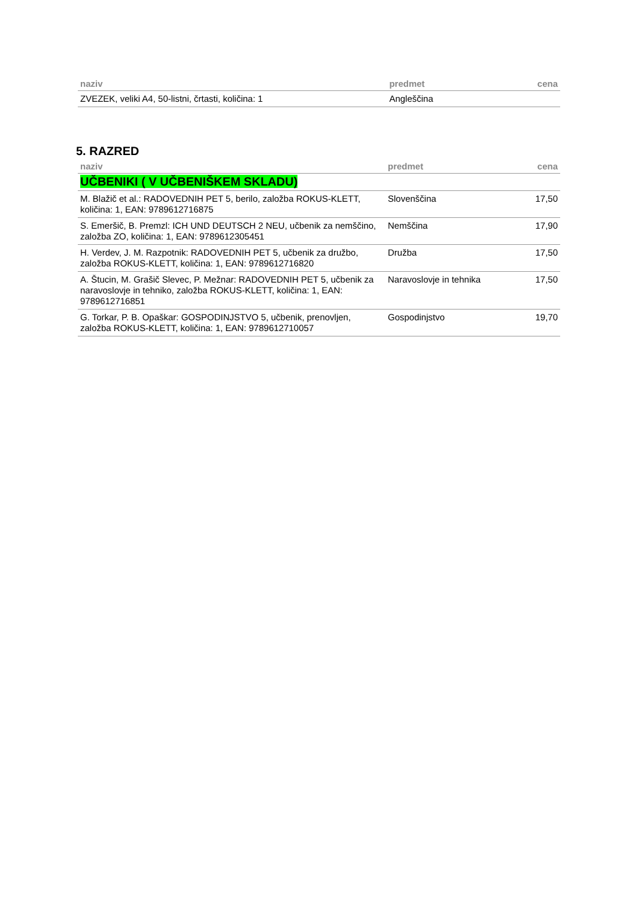| naziv | predmet | cena |
| --- | --- | --- |
| ZVEZEK, veliki A4, 50-listni, črtasti, količina: 1 | Angleščina | |
5. RAZRED
| naziv | predmet | cena |
| --- | --- | --- |
| UČBENIKI ( V UČBENIŠKEM SKLADU) | | |
| M. Blažič et al.: RADOVEDNIH PET 5, berilo, založba ROKUS-KLETT, količina: 1, EAN: 9789612716875 | Slovenščina | 17,50 |
| S. Emeršič, B. Premzl: ICH UND DEUTSCH 2 NEU, učbenik za nemščino, založba ZO, količina: 1, EAN: 9789612305451 | Nemščina | 17,90 |
| H. Verdev, J. M. Razpotnik: RADOVEDNIH PET 5, učbenik za družbo, založba ROKUS-KLETT, količina: 1, EAN: 9789612716820 | Družba | 17,50 |
| A. Štucin, M. Grašič Slevec, P. Mežnar: RADOVEDNIH PET 5, učbenik za naravoslovje in tehniko, založba ROKUS-KLETT, količina: 1, EAN: 9789612716851 | Naravoslovje in tehnika | 17,50 |
| G. Torkar, P. B. Opaškar: GOSPODINJSTVO 5, učbenik, prenovljen, založba ROKUS-KLETT, količina: 1, EAN: 9789612710057 | Gospodinjstvo | 19,70 |